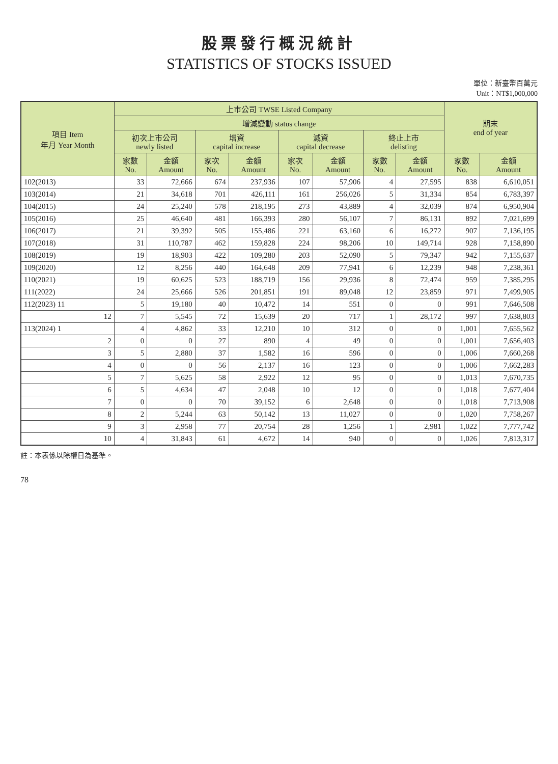股票發行概況統計
STATISTICS OF STOCKS ISSUED
單位：新臺幣百萬元
Unit：NT$1,000,000
| 項目 Item 年月 Year Month | 上市公司 TWSE Listed Company | | | | | | | | 期末 end of year | |
| --- | --- | --- | --- | --- | --- | --- | --- | --- | --- | --- |
| | 增減變動 status change | | | | | | | | | |
| | 初次上市公司 newly listed | | 增資 capital increase | | 減資 capital decrease | | 終止上市 delisting | | | |
| | 家數 No. | 金額 Amount | 家次 No. | 金額 Amount | 家次 No. | 金額 Amount | 家數 No. | 金額 Amount | 家數 No. | 金額 Amount |
| 102(2013) | 33 | 72,666 | 674 | 237,936 | 107 | 57,906 | 4 | 27,595 | 838 | 6,610,051 |
| 103(2014) | 21 | 34,618 | 701 | 426,111 | 161 | 256,026 | 5 | 31,334 | 854 | 6,783,397 |
| 104(2015) | 24 | 25,240 | 578 | 218,195 | 273 | 43,889 | 4 | 32,039 | 874 | 6,950,904 |
| 105(2016) | 25 | 46,640 | 481 | 166,393 | 280 | 56,107 | 7 | 86,131 | 892 | 7,021,699 |
| 106(2017) | 21 | 39,392 | 505 | 155,486 | 221 | 63,160 | 6 | 16,272 | 907 | 7,136,195 |
| 107(2018) | 31 | 110,787 | 462 | 159,828 | 224 | 98,206 | 10 | 149,714 | 928 | 7,158,890 |
| 108(2019) | 19 | 18,903 | 422 | 109,280 | 203 | 52,090 | 5 | 79,347 | 942 | 7,155,637 |
| 109(2020) | 12 | 8,256 | 440 | 164,648 | 209 | 77,941 | 6 | 12,239 | 948 | 7,238,361 |
| 110(2021) | 19 | 60,625 | 523 | 188,719 | 156 | 29,936 | 8 | 72,474 | 959 | 7,385,295 |
| 111(2022) | 24 | 25,666 | 526 | 201,851 | 191 | 89,048 | 12 | 23,859 | 971 | 7,499,905 |
| 112(2023) 11 | 5 | 19,180 | 40 | 10,472 | 14 | 551 | 0 | 0 | 991 | 7,646,508 |
| 12 | 7 | 5,545 | 72 | 15,639 | 20 | 717 | 1 | 28,172 | 997 | 7,638,803 |
| 113(2024) 1 | 4 | 4,862 | 33 | 12,210 | 10 | 312 | 0 | 0 | 1,001 | 7,655,562 |
| 2 | 0 | 0 | 27 | 890 | 4 | 49 | 0 | 0 | 1,001 | 7,656,403 |
| 3 | 5 | 2,880 | 37 | 1,582 | 16 | 596 | 0 | 0 | 1,006 | 7,660,268 |
| 4 | 0 | 0 | 56 | 2,137 | 16 | 123 | 0 | 0 | 1,006 | 7,662,283 |
| 5 | 7 | 5,625 | 58 | 2,922 | 12 | 95 | 0 | 0 | 1,013 | 7,670,735 |
| 6 | 5 | 4,634 | 47 | 2,048 | 10 | 12 | 0 | 0 | 1,018 | 7,677,404 |
| 7 | 0 | 0 | 70 | 39,152 | 6 | 2,648 | 0 | 0 | 1,018 | 7,713,908 |
| 8 | 2 | 5,244 | 63 | 50,142 | 13 | 11,027 | 0 | 0 | 1,020 | 7,758,267 |
| 9 | 3 | 2,958 | 77 | 20,754 | 28 | 1,256 | 1 | 2,981 | 1,022 | 7,777,742 |
| 10 | 4 | 31,843 | 61 | 4,672 | 14 | 940 | 0 | 0 | 1,026 | 7,813,317 |
註：本表係以除權日為基準。
78